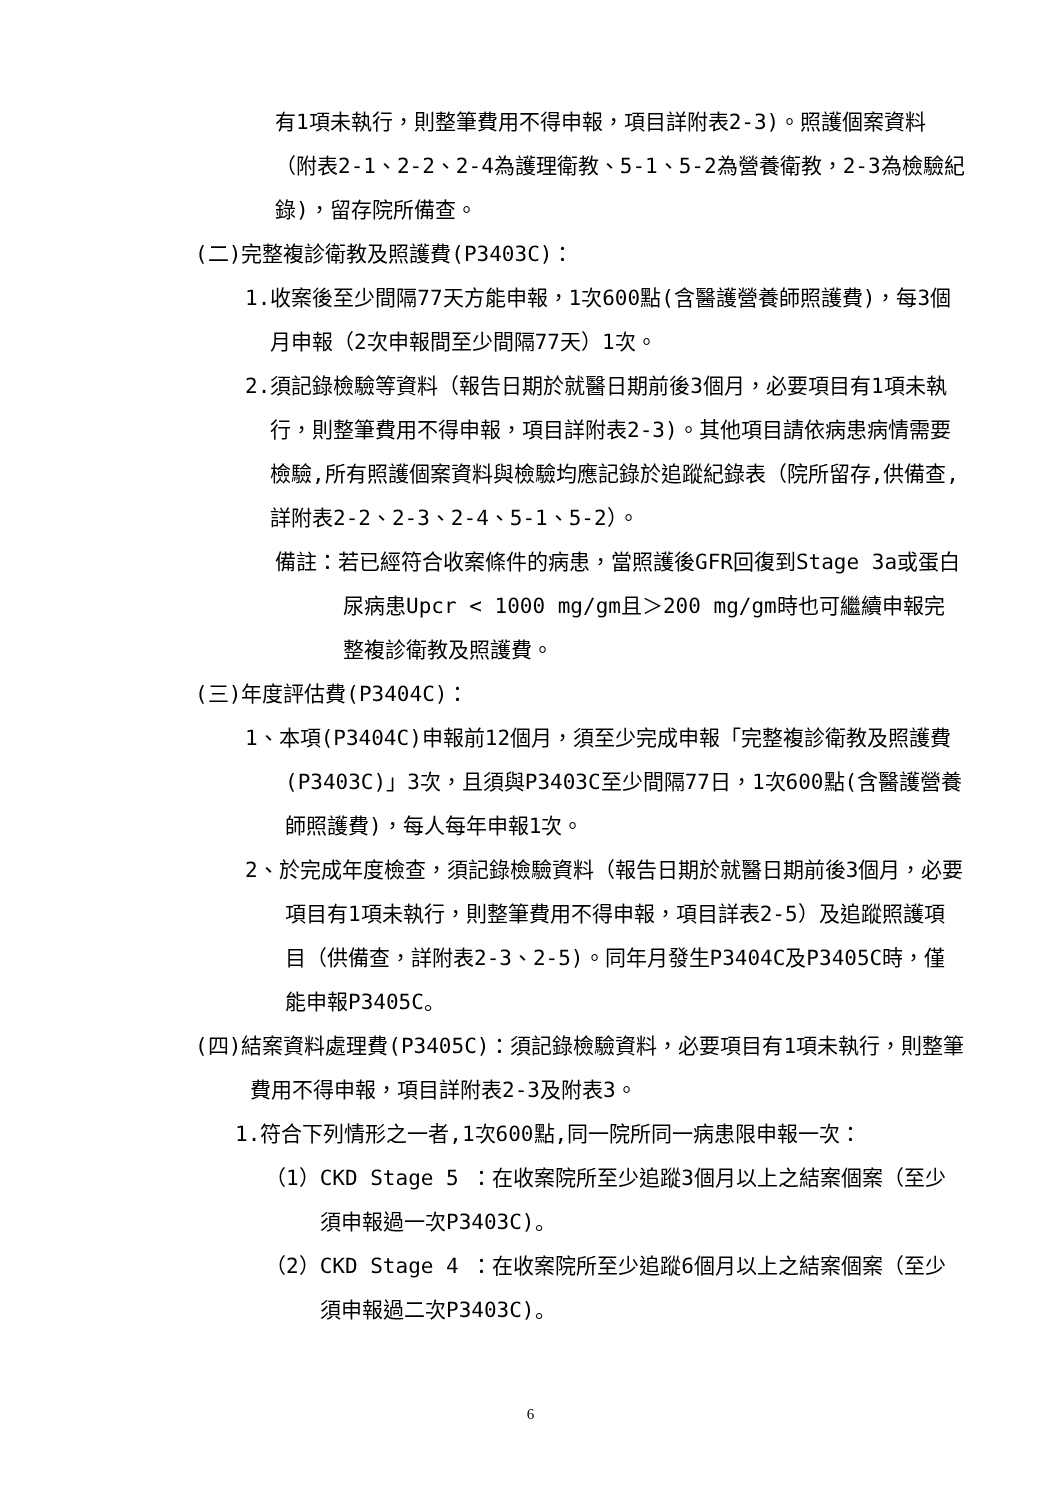有1項未執行，則整筆費用不得申報，項目詳附表2-3)。照護個案資料（附表2-1、2-2、2-4為護理衛教、5-1、5-2為營養衛教，2-3為檢驗紀錄)，留存院所備查。
(二)完整複診衛教及照護費(P3403C)：
1.收案後至少間隔77天方能申報，1次600點(含醫護營養師照護費)，每3個月申報（2次申報間至少間隔77天）1次。
2.須記錄檢驗等資料（報告日期於就醫日期前後3個月，必要項目有1項未執行，則整筆費用不得申報，項目詳附表2-3)。其他項目請依病患病情需要檢驗,所有照護個案資料與檢驗均應記錄於追蹤紀錄表（院所留存,供備查,詳附表2-2、2-3、2-4、5-1、5-2）。
備註：若已經符合收案條件的病患，當照護後GFR回復到Stage 3a或蛋白尿病患Upcr < 1000 mg/gm且＞200 mg/gm時也可繼續申報完整複診衛教及照護費。
(三)年度評估費(P3404C)：
1、本項(P3404C)申報前12個月，須至少完成申報「完整複診衛教及照護費(P3403C)」3次，且須與P3403C至少間隔77日，1次600點(含醫護營養師照護費)，每人每年申報1次。
2、於完成年度檢查，須記錄檢驗資料（報告日期於就醫日期前後3個月，必要項目有1項未執行，則整筆費用不得申報，項目詳表2-5）及追蹤照護項目（供備查，詳附表2-3、2-5)。同年月發生P3404C及P3405C時，僅能申報P3405C。
(四)結案資料處理費(P3405C)：須記錄檢驗資料，必要項目有1項未執行，則整筆費用不得申報，項目詳附表2-3及附表3。
1.符合下列情形之一者,1次600點,同一院所同一病患限申報一次：
（1）CKD Stage 5 ：在收案院所至少追蹤3個月以上之結案個案（至少須申報過一次P3403C)。
（2）CKD Stage 4 ：在收案院所至少追蹤6個月以上之結案個案（至少須申報過二次P3403C)。
6